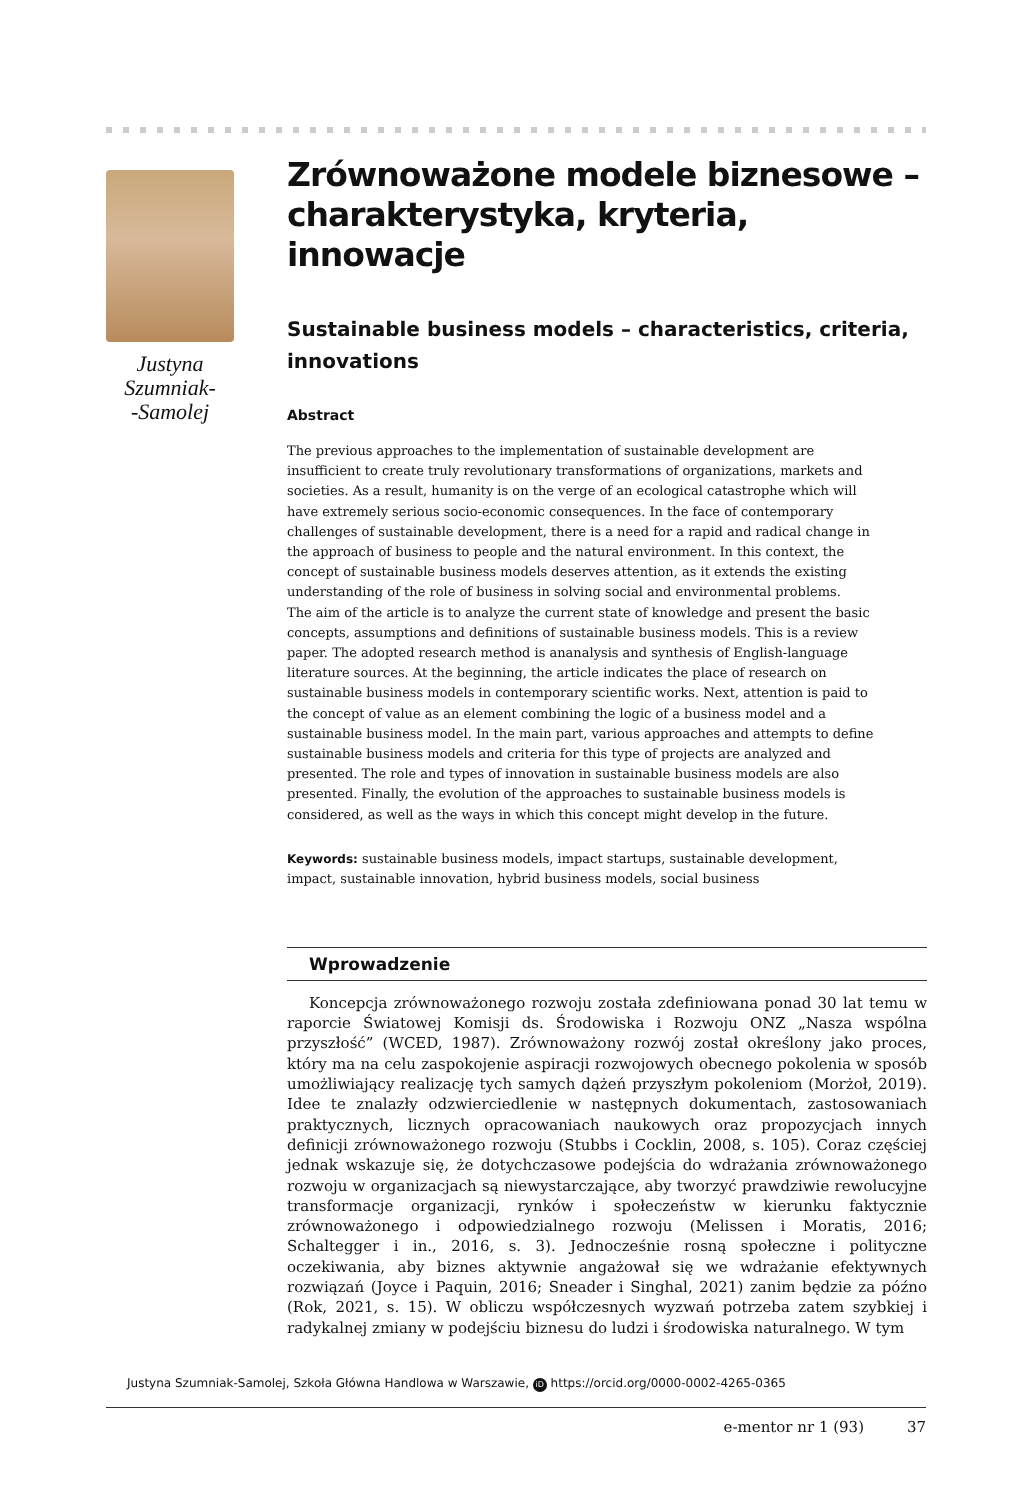Justyna Szumniak-
-Samolej
Zrównoważone modele biznesowe – charakterystyka, kryteria, innowacje
Sustainable business models – characteristics, criteria, innovations
Abstract
The previous approaches to the implementation of sustainable development are insufficient to create truly revolutionary transformations of organizations, markets and societies. As a result, humanity is on the verge of an ecological catastrophe which will have extremely serious socio-economic consequences. In the face of contemporary challenges of sustainable development, there is a need for a rapid and radical change in the approach of business to people and the natural environment. In this context, the concept of sustainable business models deserves attention, as it extends the existing understanding of the role of business in solving social and environmental problems.
The aim of the article is to analyze the current state of knowledge and present the basic concepts, assumptions and definitions of sustainable business models. This is a review paper. The adopted research method is ananalysis and synthesis of English-language literature sources. At the beginning, the article indicates the place of research on sustainable business models in contemporary scientific works. Next, attention is paid to the concept of value as an element combining the logic of a business model and a sustainable business model. In the main part, various approaches and attempts to define sustainable business models and criteria for this type of projects are analyzed and presented. The role and types of innovation in sustainable business models are also presented. Finally, the evolution of the approaches to sustainable business models is considered, as well as the ways in which this concept might develop in the future.
Keywords: sustainable business models, impact startups, sustainable development, impact, sustainable innovation, hybrid business models, social business
Wprowadzenie
Koncepcja zrównoważonego rozwoju została zdefiniowana ponad 30 lat temu w raporcie Światowej Komisji ds. Środowiska i Rozwoju ONZ „Nasza wspólna przyszłość” (WCED, 1987). Zrównoważony rozwój został określony jako proces, który ma na celu zaspokojenie aspiracji rozwojowych obecnego pokolenia w sposób umożliwiający realizację tych samych dążeń przyszłym pokoleniom (Morżoł, 2019). Idee te znalazły odzwierciedlenie w następnych dokumentach, zastosowaniach praktycznych, licznych opracowaniach naukowych oraz propozycjach innych definicji zrównoważonego rozwoju (Stubbs i Cocklin, 2008, s. 105). Coraz częściej jednak wskazuje się, że dotychczasowe podejścia do wdrażania zrównoważonego rozwoju w organizacjach są niewystarczające, aby tworzyć prawdziwie rewolucyjne transformacje organizacji, rynków i społeczeństw w kierunku faktycznie zrównoważonego i odpowiedzialnego rozwoju (Melissen i Moratis, 2016; Schaltegger i in., 2016, s. 3). Jednocześnie rosną społeczne i polityczne oczekiwania, aby biznes aktywnie angażował się we wdrażanie efektywnych rozwiązań (Joyce i Paquin, 2016; Sneader i Singhal, 2021) zanim będzie za późno (Rok, 2021, s. 15). W obliczu współczesnych wyzwań potrzeba zatem szybkiej i radykalnej zmiany w podejściu biznesu do ludzi i środowiska naturalnego. W tym
Justyna Szumniak-Samolej, Szkoła Główna Handlowa w Warszawie, iD https://orcid.org/0000-0002-4265-0365
e-mentor nr 1 (93) 37